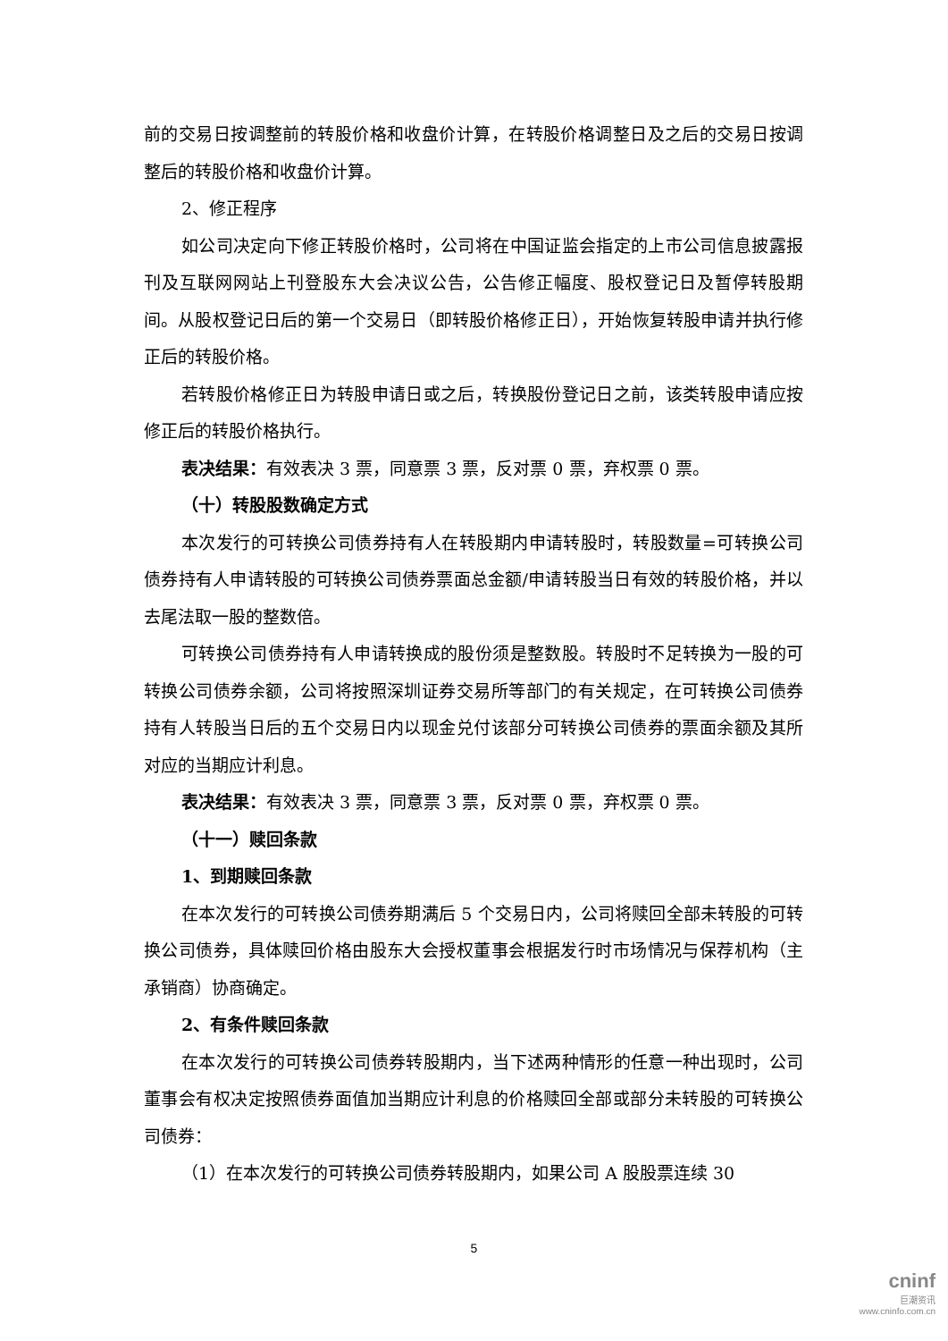前的交易日按调整前的转股价格和收盘价计算，在转股价格调整日及之后的交易日按调整后的转股价格和收盘价计算。
2、修正程序
如公司决定向下修正转股价格时，公司将在中国证监会指定的上市公司信息披露报刊及互联网网站上刊登股东大会决议公告，公告修正幅度、股权登记日及暂停转股期间。从股权登记日后的第一个交易日（即转股价格修正日），开始恢复转股申请并执行修正后的转股价格。
若转股价格修正日为转股申请日或之后，转换股份登记日之前，该类转股申请应按修正后的转股价格执行。
表决结果：有效表决 3 票，同意票 3 票，反对票 0 票，弃权票 0 票。
（十）转股股数确定方式
本次发行的可转换公司债券持有人在转股期内申请转股时，转股数量=可转换公司债券持有人申请转股的可转换公司债券票面总金额/申请转股当日有效的转股价格，并以去尾法取一股的整数倍。
可转换公司债券持有人申请转换成的股份须是整数股。转股时不足转换为一股的可转换公司债券余额，公司将按照深圳证券交易所等部门的有关规定，在可转换公司债券持有人转股当日后的五个交易日内以现金兑付该部分可转换公司债券的票面余额及其所对应的当期应计利息。
表决结果：有效表决 3 票，同意票 3 票，反对票 0 票，弃权票 0 票。
（十一）赎回条款
1、到期赎回条款
在本次发行的可转换公司债券期满后 5 个交易日内，公司将赎回全部未转股的可转换公司债券，具体赎回价格由股东大会授权董事会根据发行时市场情况与保荐机构（主承销商）协商确定。
2、有条件赎回条款
在本次发行的可转换公司债券转股期内，当下述两种情形的任意一种出现时，公司董事会有权决定按照债券面值加当期应计利息的价格赎回全部或部分未转股的可转换公司债券：
（1）在本次发行的可转换公司债券转股期内，如果公司 A 股股票连续 30
5
cninf
巨潮资讯
www.cninfo.com.cn